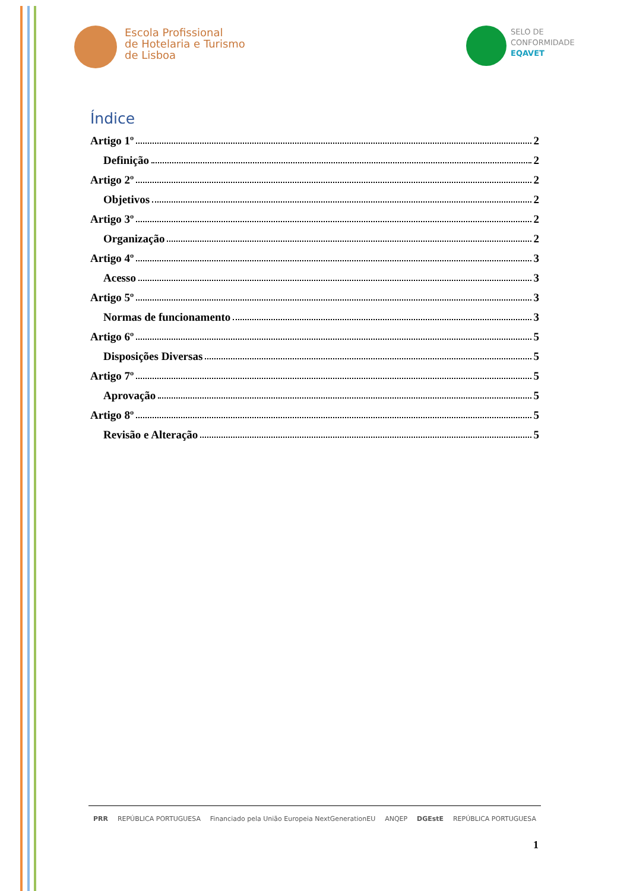Escola Profissional
de Hotelaria e Turismo
de Lisboa
SELO DE
CONFORMIDADE
EQAVET
Índice
Artigo 1º 2
Definição 2
Artigo 2º 2
Objetivos 2
Artigo 3º 2
Organização 2
Artigo 4º 3
Acesso 3
Artigo 5º 3
Normas de funcionamento 3
Artigo 6º 5
Disposições Diversas 5
Artigo 7º 5
Aprovação 5
Artigo 8º 5
Revisão e Alteração 5
PRR REPÚBLICA PORTUGUESA Financiado pela União Europeia NextGenerationEU ANQEP DGEstE REPÚBLICA PORTUGUESA
1